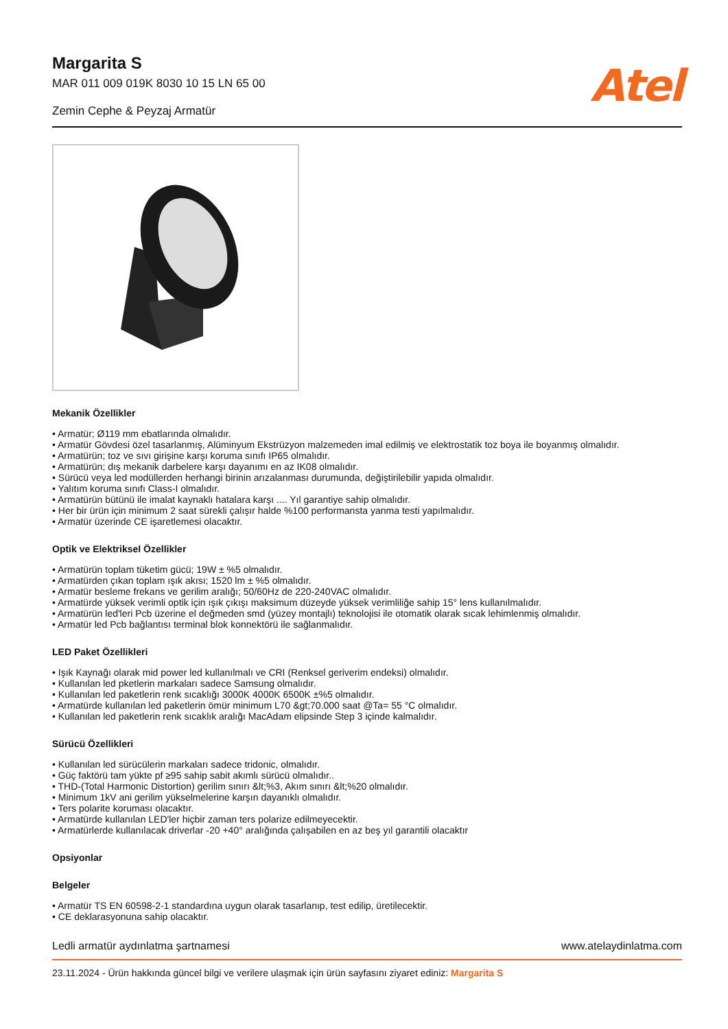Margarita S
MAR 011 009 019K 8030 10 15 LN 65 00
Zemin Cephe & Peyzaj Armatür
Atel
Mekanik Özellikler
• Armatür; Ø119 mm ebatlarında olmalıdır.
• Armatür Gövdesi özel tasarlanmış, Alüminyum Ekstrüzyon malzemeden imal edilmiş ve elektrostatik toz boya ile boyanmış olmalıdır.
• Armatürün; toz ve sıvı girişine karşı koruma sınıfı IP65 olmalıdır.
• Armatürün; dış mekanik darbelere karşı dayanımı en az IK08 olmalıdır.
• Sürücü veya led modüllerden herhangi birinin arızalanması durumunda, değiştirilebilir yapıda olmalıdır.
• Yalıtım koruma sınıfı Class-I olmalıdır.
• Armatürün bütünü ile imalat kaynaklı hatalara karşı .... Yıl garantiye sahip olmalıdır.
• Her bir ürün için minimum 2 saat sürekli çalışır halde %100 performansta yanma testi yapılmalıdır.
• Armatür üzerinde CE işaretlemesi olacaktır.
Optik ve Elektriksel Özellikler
• Armatürün toplam tüketim gücü; 19W ± %5 olmalıdır.
• Armatürden çıkan toplam ışık akısı; 1520 lm ± %5 olmalıdır.
• Armatür besleme frekans ve gerilim aralığı; 50/60Hz de 220-240VAC olmalıdır.
• Armatürde yüksek verimli optik için ışık çıkışı maksimum düzeyde yüksek verimliliğe sahip 15° lens kullanılmalıdır.
• Armatürün led'leri Pcb üzerine el değmeden smd (yüzey montajlı) teknolojisi ile otomatik olarak sıcak lehimlenmiş olmalıdır.
• Armatür led Pcb bağlantısı terminal blok konnektörü ile sağlanmalıdır.
LED Paket Özellikleri
• Işık Kaynağı olarak mid power led kullanılmalı ve CRI (Renksel geriverim endeksi) olmalıdır.
• Kullanılan led pketlerin markaları sadece Samsung olmalıdır.
• Kullanılan led paketlerin renk sıcaklığı 3000K 4000K 6500K ±%5 olmalıdır.
• Armatürde kullanılan led paketlerin ömür minimum L70 &gt;70.000 saat @Ta= 55 °C olmalıdır.
• Kullanılan led paketlerin renk sıcaklık aralığı MacAdam elipsinde Step 3 içinde kalmalıdır.
Sürücü Özellikleri
• Kullanılan led sürücülerin markaları sadece tridonic, olmalıdır.
• Güç faktörü tam yükte pf ≥95 sahip sabit akımlı sürücü olmalıdır..
• THD-(Total Harmonic Distortion) gerilim sınırı &lt;%3, Akım sınırı &lt;%20 olmalıdır.
• Minimum 1kV ani gerilim yükselmelerine karşın dayanıklı olmalıdır.
• Ters polarite koruması olacaktır.
• Armatürde kullanılan LED'ler hiçbir zaman ters polarize edilmeyecektir.
• Armatürlerde kullanılacak driverlar -20 +40° aralığında çalışabilen en az beş yıl garantili olacaktır
Opsiyonlar
Belgeler
• Armatür TS EN 60598-2-1 standardına uygun olarak tasarlanıp, test edilip, üretilecektir.
• CE deklarasyonuna sahip olacaktır.
Ledli armatür aydınlatma şartnamesi www.atelaydinlatma.com
23.11.2024 - Ürün hakkında güncel bilgi ve verilere ulaşmak için ürün sayfasını ziyaret ediniz: Margarita S